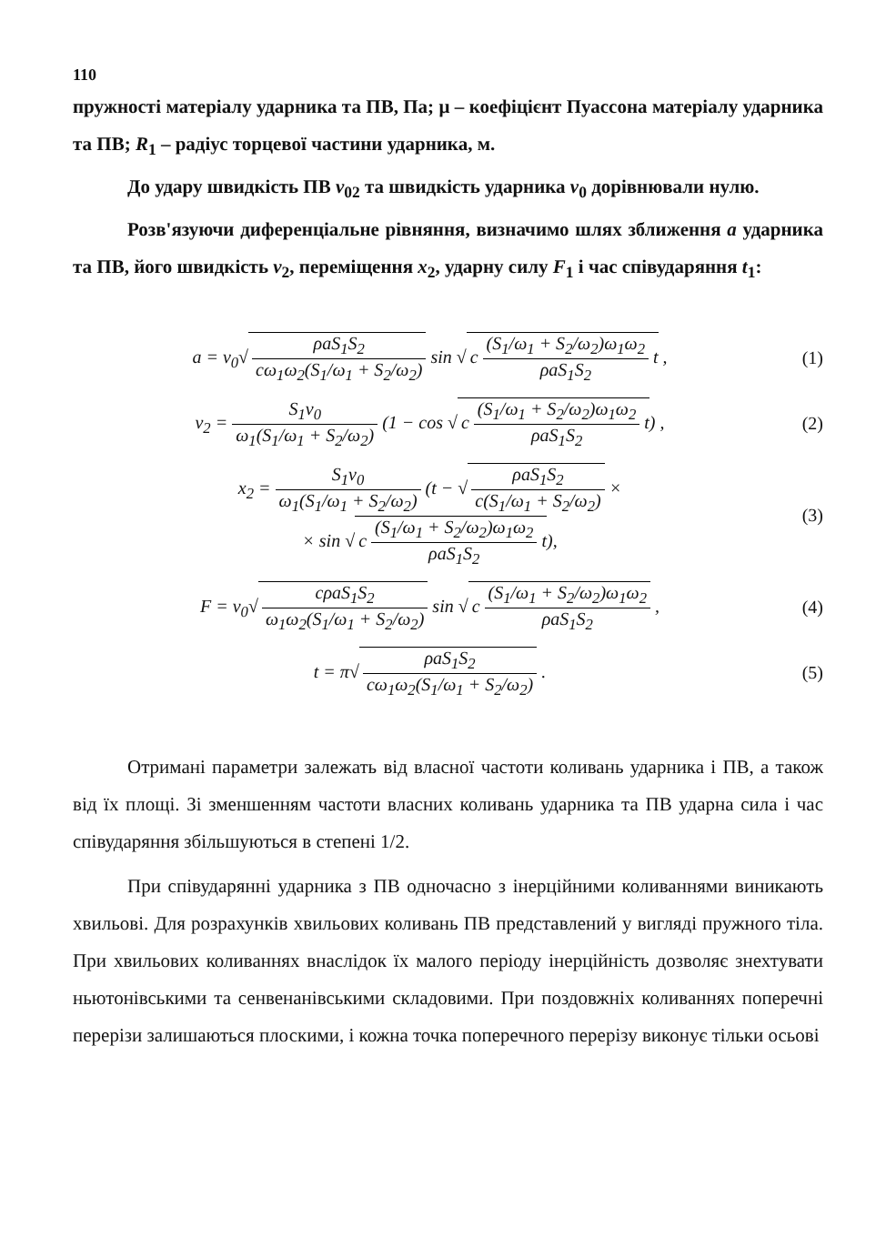110
пружності матеріалу ударника та ПВ, Па; μ – коефіцієнт Пуассона матеріалу ударника та ПВ; R<sub>1</sub> – радіус торцевої частини ударника, м.
До удару швидкість ПВ v<sub>02</sub> та швидкість ударника v<sub>0</sub> дорівнювали нулю.
Розв'язуючи диференціальне рівняння, визначимо шлях зближення a ударника та ПВ, його швидкість v<sub>2</sub>, переміщення x<sub>2</sub>, ударну силу F<sub>1</sub> і час співударяння t<sub>1</sub>:
a = v<sub>0</sub>√ ρaS<sub>1</sub>S<sub>2</sub> cω<sub>1</sub>ω<sub>2</sub>(S<sub>1</sub>/ω<sub>1</sub> + S<sub>2</sub>/ω<sub>2</sub>) sin √ c (S<sub>1</sub>/ω<sub>1</sub> + S<sub>2</sub>/ω<sub>2</sub>)ω<sub>1</sub>ω<sub>2</sub> ρaS<sub>1</sub>S<sub>2</sub> t ,
(1)
v<sub>2</sub> = S<sub>1</sub>v<sub>0</sub> ω<sub>1</sub>(S<sub>1</sub>/ω<sub>1</sub> + S<sub>2</sub>/ω<sub>2</sub>) (1 − cos √ c (S<sub>1</sub>/ω<sub>1</sub> + S<sub>2</sub>/ω<sub>2</sub>)ω<sub>1</sub>ω<sub>2</sub> ρaS<sub>1</sub>S<sub>2</sub> t) ,
(2)
x<sub>2</sub> = S<sub>1</sub>v<sub>0</sub> ω<sub>1</sub>(S<sub>1</sub>/ω<sub>1</sub> + S<sub>2</sub>/ω<sub>2</sub>) (t − √ ρaS<sub>1</sub>S<sub>2</sub> c(S<sub>1</sub>/ω<sub>1</sub> + S<sub>2</sub>/ω<sub>2</sub>) ×
× sin √ c (S<sub>1</sub>/ω<sub>1</sub> + S<sub>2</sub>/ω<sub>2</sub>)ω<sub>1</sub>ω<sub>2</sub> ρaS<sub>1</sub>S<sub>2</sub> t),
(3)
F = v<sub>0</sub>√ cρaS<sub>1</sub>S<sub>2</sub> ω<sub>1</sub>ω<sub>2</sub>(S<sub>1</sub>/ω<sub>1</sub> + S<sub>2</sub>/ω<sub>2</sub>) sin √ c (S<sub>1</sub>/ω<sub>1</sub> + S<sub>2</sub>/ω<sub>2</sub>)ω<sub>1</sub>ω<sub>2</sub> ρaS<sub>1</sub>S<sub>2</sub> ,
(4)
t = π√ ρaS<sub>1</sub>S<sub>2</sub> cω<sub>1</sub>ω<sub>2</sub>(S<sub>1</sub>/ω<sub>1</sub> + S<sub>2</sub>/ω<sub>2</sub>) .
(5)
Отримані параметри залежать від власної частоти коливань ударника і ПВ, а також від їх площі. Зі зменшенням частоти власних коливань ударника та ПВ ударна сила і час співударяння збільшуються в степені 1/2.
При співударянні ударника з ПВ одночасно з інерційними коливаннями виникають хвильові. Для розрахунків хвильових коливань ПВ представлений у вигляді пружного тіла. При хвильових коливаннях внаслідок їх малого періоду інерційність дозволяє знехтувати ньютонівськими та сенвенанівськими складовими. При поздовжніх коливаннях поперечні перерізи залишаються плоскими, і кожна точка поперечного перерізу виконує тільки осьові